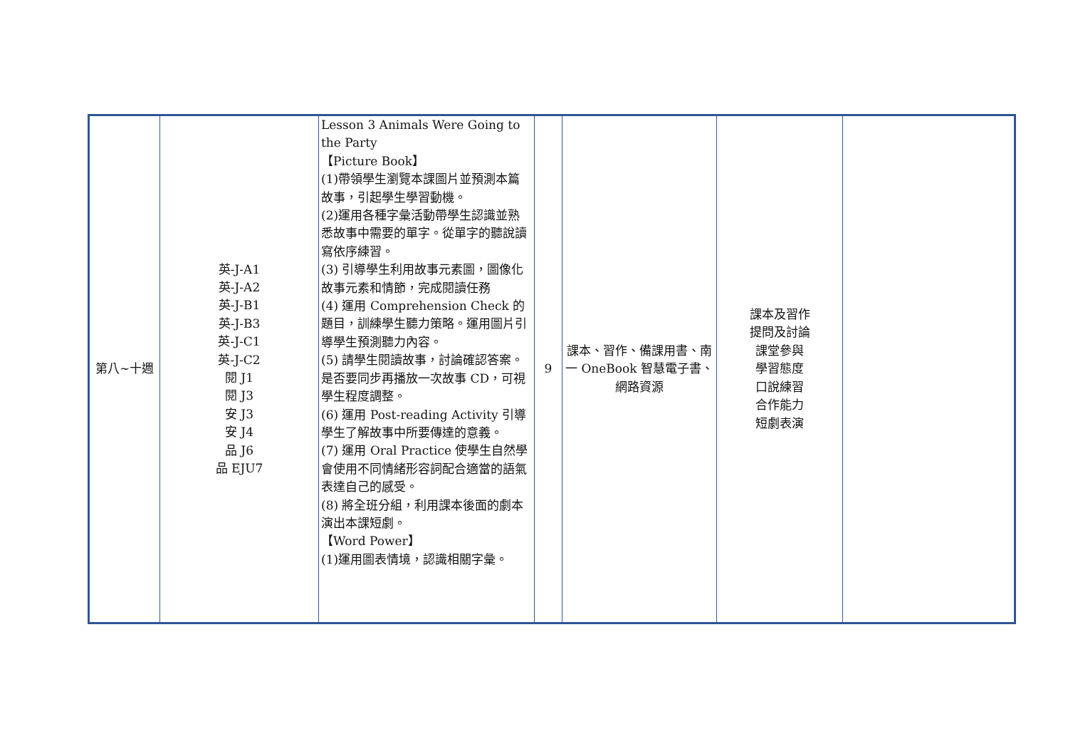| 第八~十週 | 英-J-A1 英-J-A2 英-J-B1 英-J-B3 英-J-C1 英-J-C2 閱 J1 閱 J3 安 J3 安 J4 品 J6 品 EJU7 | Lesson 3 Animals Were Going to the Party 【Picture Book】 (1)帶領學生瀏覽本課圖片並預測本篇故事，引起學生學習動機。 (2)運用各種字彙活動帶學生認識並熟悉故事中需要的單字。從單字的聽說讀寫依序練習。 (3) 引導學生利用故事元素圖，圖像化故事元素和情節，完成閱讀任務 (4) 運用 Comprehension Check 的題目，訓練學生聽力策略。運用圖片引導學生預測聽力內容。 (5) 請學生閱讀故事，討論確認答案。是否要同步再播放一次故事 CD，可視學生程度調整。 (6) 運用 Post-reading Activity 引導學生了解故事中所要傳達的意義。 (7) 運用 Oral Practice 使學生自然學會使用不同情緒形容詞配合適當的語氣表達自己的感受。 (8) 將全班分組，利用課本後面的劇本演出本課短劇。 【Word Power】 (1)運用圖表情境，認識相關字彙。 | 9 | 課本、習作、備課用書、南一 OneBook 智慧電子書、網路資源 | 課本及習作 提問及討論 課堂參與 學習態度 口說練習 合作能力 短劇表演 | |